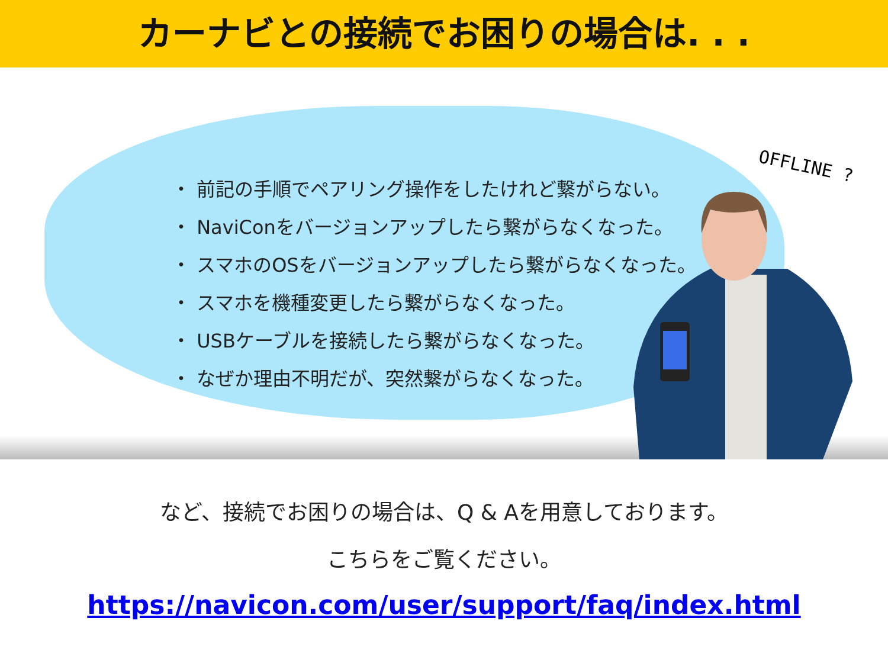カーナビとの接続でお困りの場合は. . .
・ 前記の手順でペアリング操作をしたけれど繋がらない。
・ NaviConをバージョンアップしたら繋がらなくなった。
・ スマホのOSをバージョンアップしたら繋がらなくなった。
・ スマホを機種変更したら繋がらなくなった。
・ USBケーブルを接続したら繋がらなくなった。
・ なぜか理由不明だが、突然繋がらなくなった。
OFFLINE ?
など、接続でお困りの場合は、Q & Aを用意しております。
こちらをご覧ください。
https://navicon.com/user/support/faq/index.html